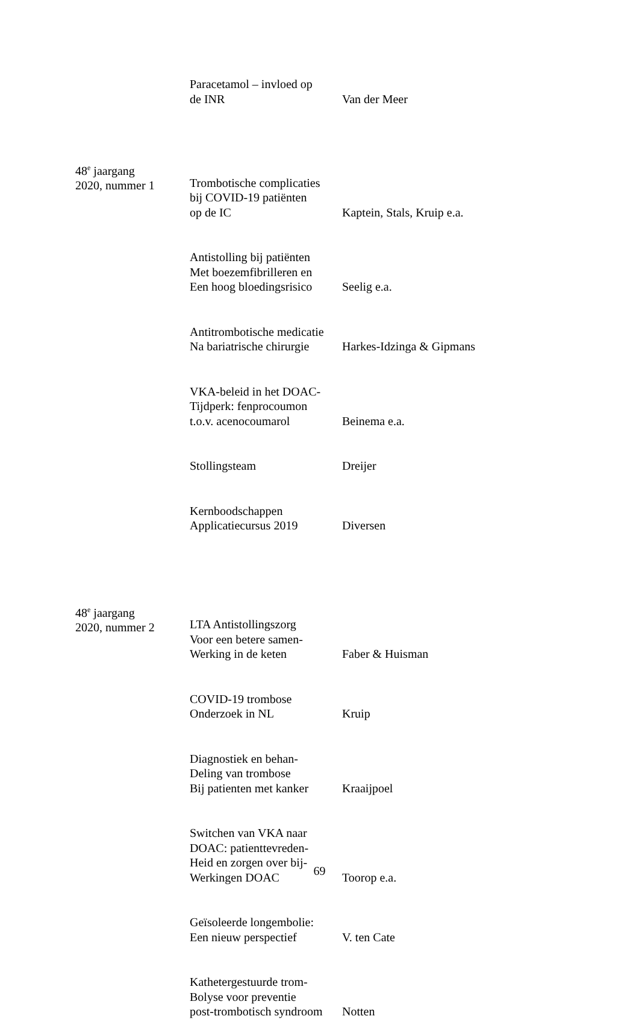| | Paracetamol – invloed op de INR | Van der Meer |
| 48<sup>e</sup> jaargang 2020, nummer 1 | Trombotische complicaties bij COVID-19 patiënten op de IC | Kaptein, Stals, Kruip e.a. |
| | Antistolling bij patiënten Met boezemfibrilleren en Een hoog bloedingsrisico | Seelig e.a. |
| | Antitrombotische medicatie Na bariatrische chirurgie | Harkes-Idzinga & Gipmans |
| | VKA-beleid in het DOAC- Tijdperk: fenprocoumon t.o.v. acenocoumarol | Beinema e.a. |
| | Stollingsteam | Dreijer |
| | Kernboodschappen Applicatiecursus 2019 | Diversen |
| 48<sup>e</sup> jaargang 2020, nummer 2 | LTA Antistollingszorg Voor een betere samen- Werking in de keten | Faber & Huisman |
| | COVID-19 trombose Onderzoek in NL | Kruip |
| | Diagnostiek en behan- Deling van trombose Bij patienten met kanker | Kraaijpoel |
| | Switchen van VKA naar DOAC: patienttevreden- Heid en zorgen over bij- Werkingen DOAC | Toorop e.a. |
| | Geïsoleerde longembolie: Een nieuw perspectief | V. ten Cate |
| | Kathetergestuurde trom- Bolyse voor preventie post-trombotisch syndroom | Notten |
69